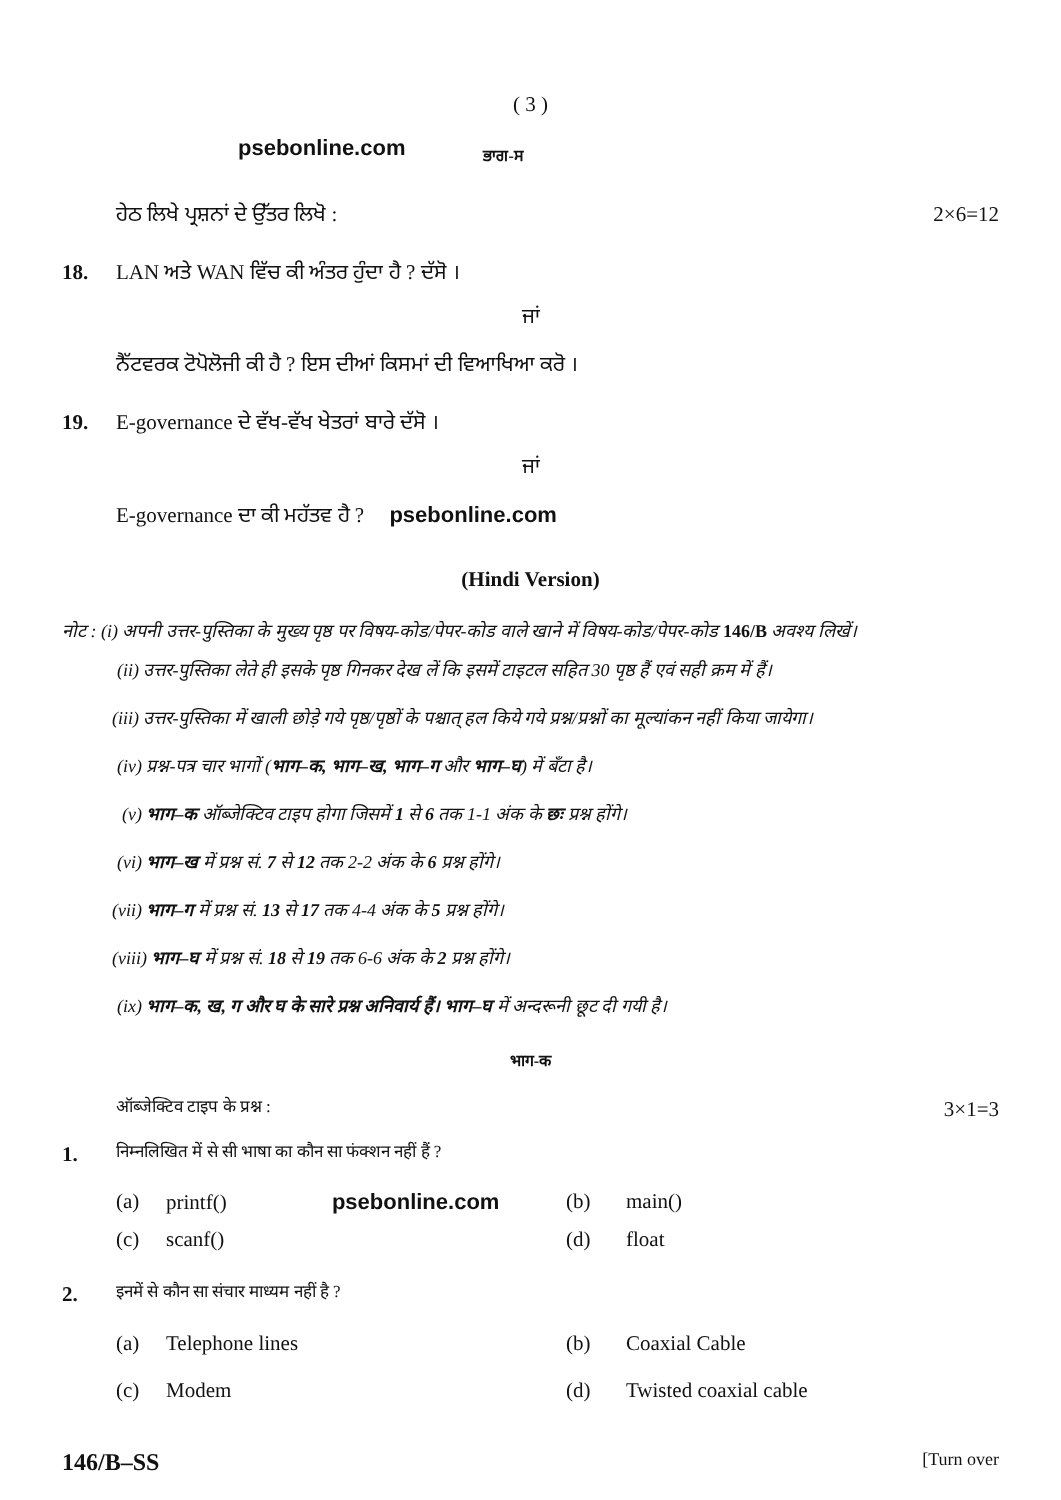( 3 )
psebonline.com ਭਾਗ-ਸ
ਹੇਠ ਲਿਖੇ ਪ੍ਰਸ਼ਨਾਂ ਦੇ ਉੱਤਰ ਲਿਖੋ : 2×6=12
18. LAN ਅਤੇ WAN ਵਿੱਚ ਕੀ ਅੰਤਰ ਹੁੰਦਾ ਹੈ ? ਦੱਸੋ ।
ਜਾਂ
ਨੈੱਟਵਰਕ ਟੋਪੋਲੋਜੀ ਕੀ ਹੈ ? ਇਸ ਦੀਆਂ ਕਿਸਮਾਂ ਦੀ ਵਿਆਖਿਆ ਕਰੋ ।
19. E-governance ਦੇ ਵੱਖ-ਵੱਖ ਖੇਤਰਾਂ ਬਾਰੇ ਦੱਸੋ ।
ਜਾਂ
E-governance ਦਾ ਕੀ ਮਹੱਤਵ ਹੈ ? psebonline.com
(Hindi Version)
नोट : (i) अपनी उत्तर-पुस्तिका के मुख्य पृष्ठ पर विषय-कोड/पेपर-कोड वाले खाने में विषय-कोड/पेपर-कोड 146/B अवश्य लिखें।
(ii) उत्तर-पुस्तिका लेते ही इसके पृष्ठ गिनकर देख लें कि इसमें टाइटल सहित 30 पृष्ठ हैं एवं सही क्रम में हैं।
(iii) उत्तर-पुस्तिका में खाली छोड़े गये पृष्ठ/पृष्ठों के पश्चात् हल किये गये प्रश्न/प्रश्नों का मूल्यांकन नहीं किया जायेगा।
(iv) प्रश्न-पत्र चार भागों (भाग–क, भाग–ख, भाग–ग और भाग–घ) में बँटा है।
(v) भाग–क ऑब्जेक्टिव टाइप होगा जिसमें 1 से 6 तक 1-1 अंक के छः प्रश्न होंगे।
(vi) भाग–ख में प्रश्न सं. 7 से 12 तक 2-2 अंक के 6 प्रश्न होंगे।
(vii) भाग–ग में प्रश्न सं. 13 से 17 तक 4-4 अंक के 5 प्रश्न होंगे।
(viii) भाग–घ में प्रश्न सं. 18 से 19 तक 6-6 अंक के 2 प्रश्न होंगे।
(ix) भाग–क, ख, ग और घ के सारे प्रश्न अनिवार्य हैं। भाग–घ में अन्दरूनी छूट दी गयी है।
भाग-क
ऑब्जेक्टिव टाइप के प्रश्न : 3×1=3
1. निम्नलिखित में से सी भाषा का कौन सा फंक्शन नहीं हैं ?
(a) printf() psebonline.com (b) main() (c) scanf() (d) float
2. इनमें से कौन सा संचार माध्यम नहीं है ?
(a) Telephone lines (b) Coaxial Cable (c) Modem (d) Twisted coaxial cable
146/B–SS [Turn over